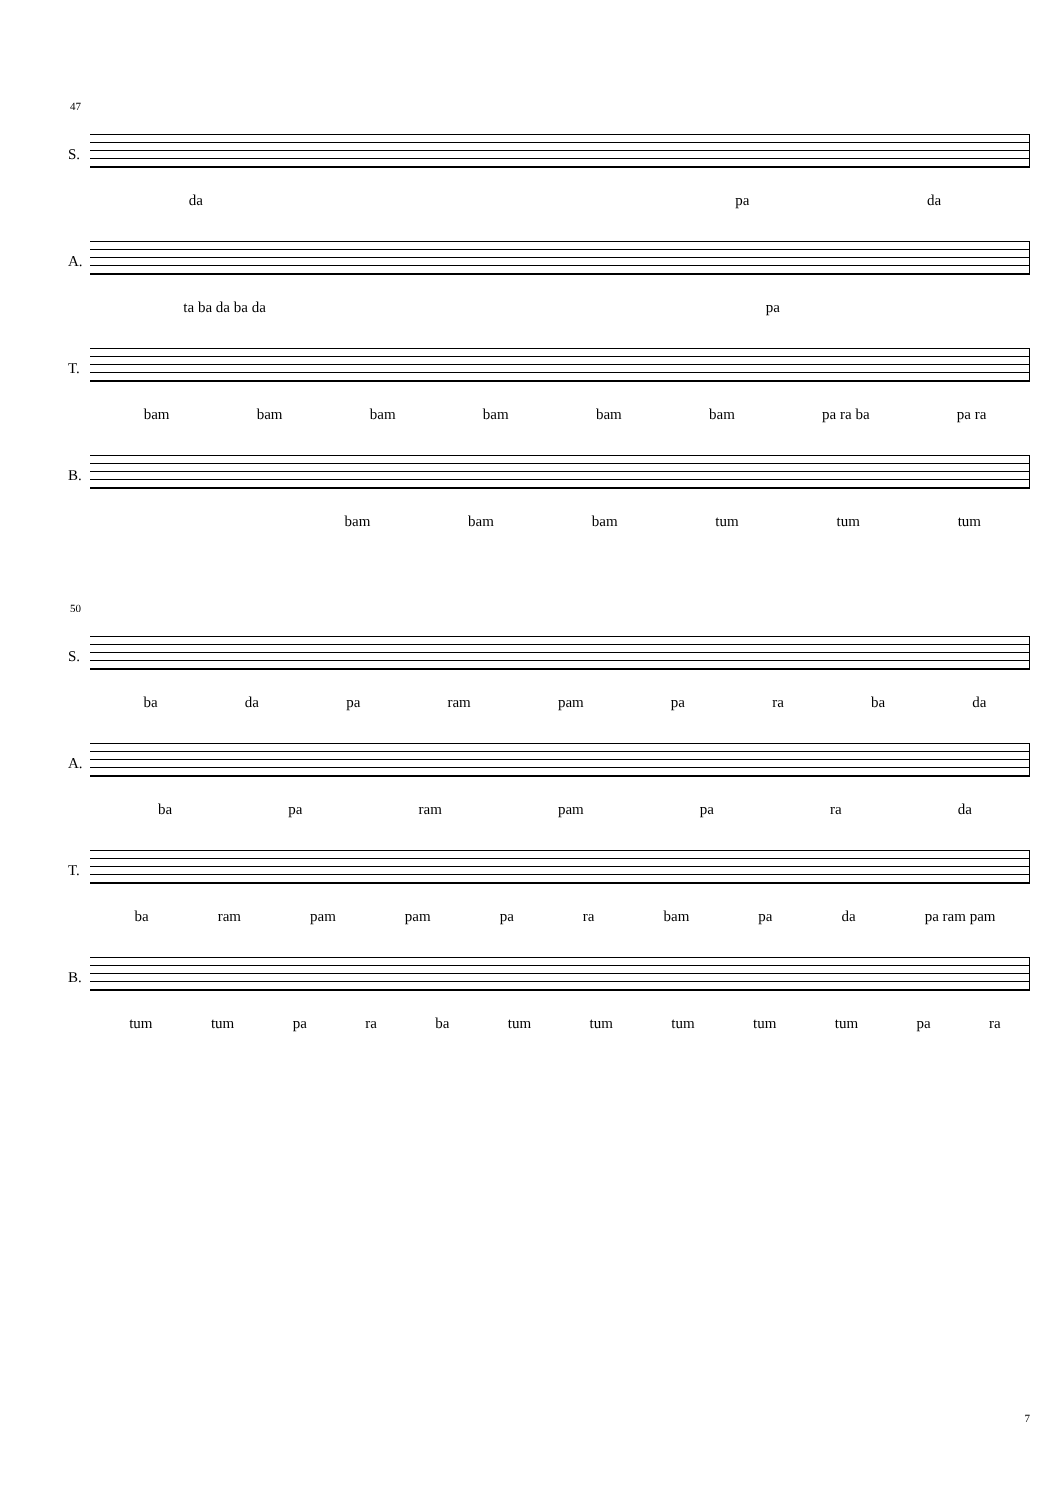47
S.
da pa da
A.
ta ba da ba da pa
T.
bam bam bam bam bam bam pa ra ba pa ra
B.
bam bam bam tum tum tum
50
S.
ba da pa ram pam pa ra ba da
A.
ba pa ram pam pa ra da
T.
ba ram pam pam pa ra bam pa da pa ram pam
B.
tum tum pa ra ba tum tum tum tum tum pa ra
7